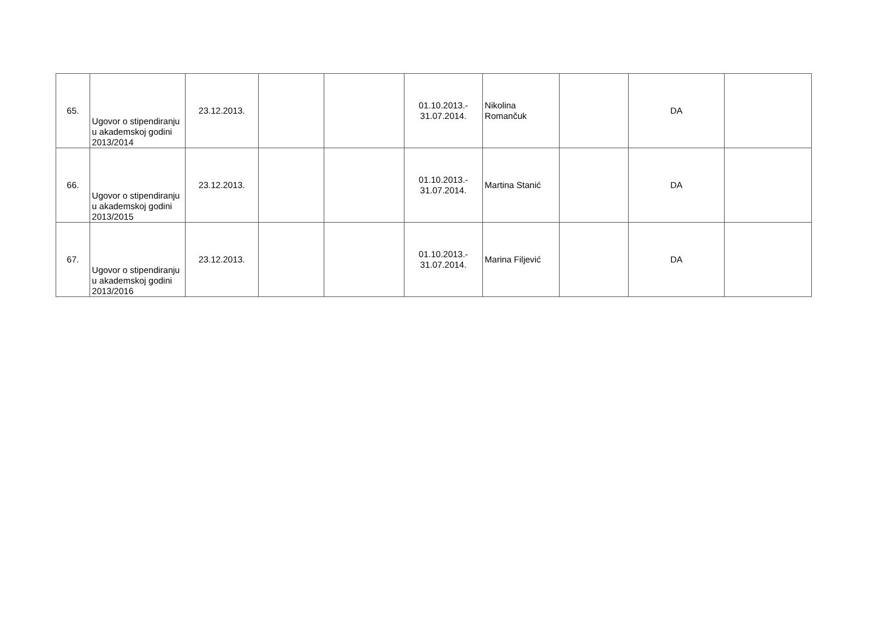| 65. | Ugovor o stipendiranju u akademskoj godini 2013/2014 | 23.12.2013. | | | 01.10.2013.- 31.07.2014. | Nikolina Romančuk | | DA | |
| 66. | Ugovor o stipendiranju u akademskoj godini 2013/2015 | 23.12.2013. | | | 01.10.2013.- 31.07.2014. | Martina Stanić | | DA | |
| 67. | Ugovor o stipendiranju u akademskoj godini 2013/2016 | 23.12.2013. | | | 01.10.2013.- 31.07.2014. | Marina Filjević | | DA | |